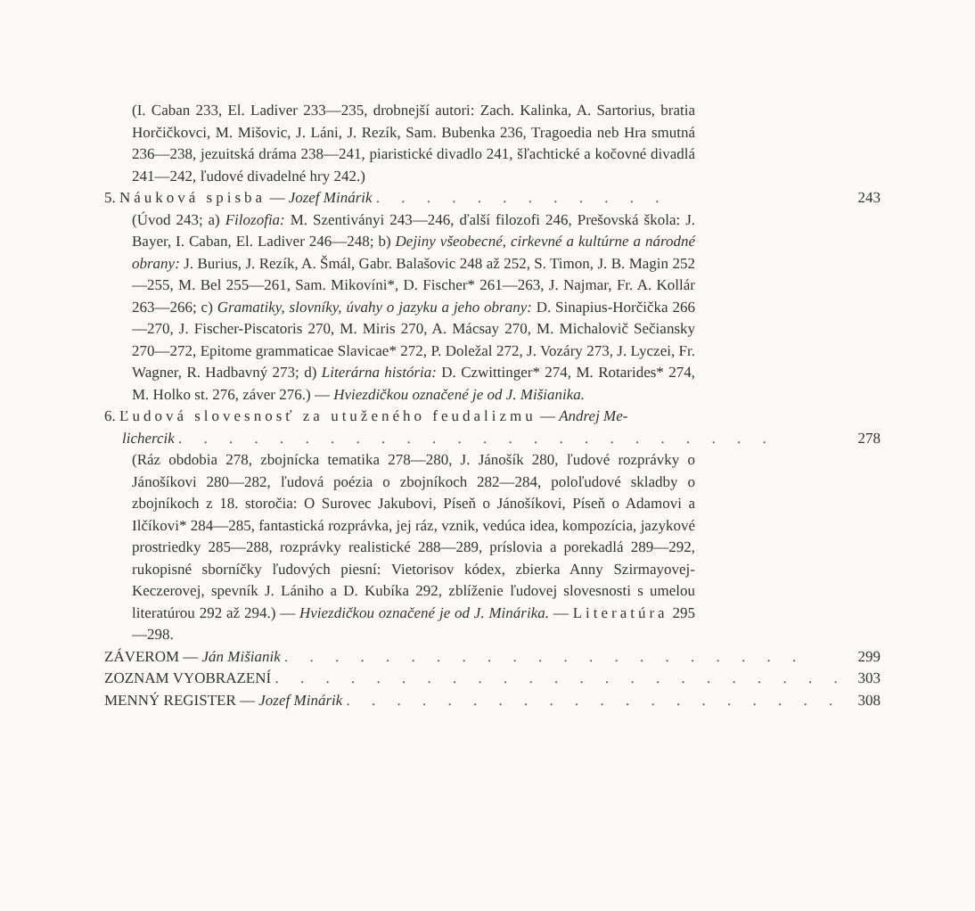(I. Caban 233, El. Ladiver 233—235, drobnejší autori: Zach. Kalinka, A. Sartorius, bratia Horčičkovci, M. Mišovic, J. Láni, J. Rezík, Sam. Bubenka 236, Tragoedia neb Hra smutná 236—238, jezuitská dráma 238—241, piaristické divadlo 241, šľachtické a kočovné divadlá 241—242, ľudové divadelné hry 242.)
5. Náuková spisba — Jozef Minárik . . . . . . . . . . . . 243
(Úvod 243; a) Filozofia: M. Szentiványi 243—246, ďalší filozofi 246, Prešovská škola: J. Bayer, I. Caban, El. Ladiver 246—248; b) Dejiny všeobecné, cirkevné a kultúrne a národné obrany: J. Burius, J. Rezík, A. Šmál, Gabr. Balašovic 248 až 252, S. Timon, J. B. Magin 252—255, M. Bel 255—261, Sam. Mikovíni*, D. Fischer* 261—263, J. Najmar, Fr. A. Kollár 263—266; c) Gramatiky, slovníky, úvahy o jazyku a jeho obrany: D. Sinapius-Horčička 266—270, J. Fischer-Piscatoris 270, M. Miris 270, A. Mácsay 270, M. Michalovič Sečiansky 270—272, Epitome grammaticae Slavicae* 272, P. Doležal 272, J. Vozáry 273, J. Lyczei, Fr. Wagner, R. Hadbavný 273; d) Literárna história: D. Czwittinger* 274, M. Rotarides* 274, M. Holko st. 276, záver 276.) — Hviezdičkou označené je od J. Mišianika.
6. Ľudová slovesnosť za utuženého feudalizmu — Andrej Me-
lichercik . . . . . . . . . . . . . . . . . . . . . . . . 278
(Ráz obdobia 278, zbojnícka tematika 278—280, J. Jánošík 280, ľudové rozprávky o Jánošíkovi 280—282, ľudová poézia o zbojníkoch 282—284, poloľudové skladby o zbojníkoch z 18. storočia: O Surovec Jakubovi, Píseň o Jánošíkovi, Píseň o Adamovi a Ilčíkovi* 284—285, fantastická rozprávka, jej ráz, vznik, vedúca idea, kompozícia, jazykové prostriedky 285—288, rozprávky realistické 288—289, príslovia a porekadlá 289—292, rukopisné sborníčky ľudových piesní: Vietorisov kódex, zbierka Anny Szirmayovej-Keczerovej, spevník J. Lániho a D. Kubíka 292, zblíženie ľudovej slovesnosti s umelou literatúrou 292 až 294.) — Hviezdičkou označené je od J. Minárika. — Literatúra 295—298.
ZÁVEROM — Ján Mišianik . . . . . . . . . . . . . . . . . . . . . 299
ZOZNAM VYOBRAZENÍ . . . . . . . . . . . . . . . . . . . . . . . 303
MENNÝ REGISTER — Jozef Minárik . . . . . . . . . . . . . . . . . . . . 308